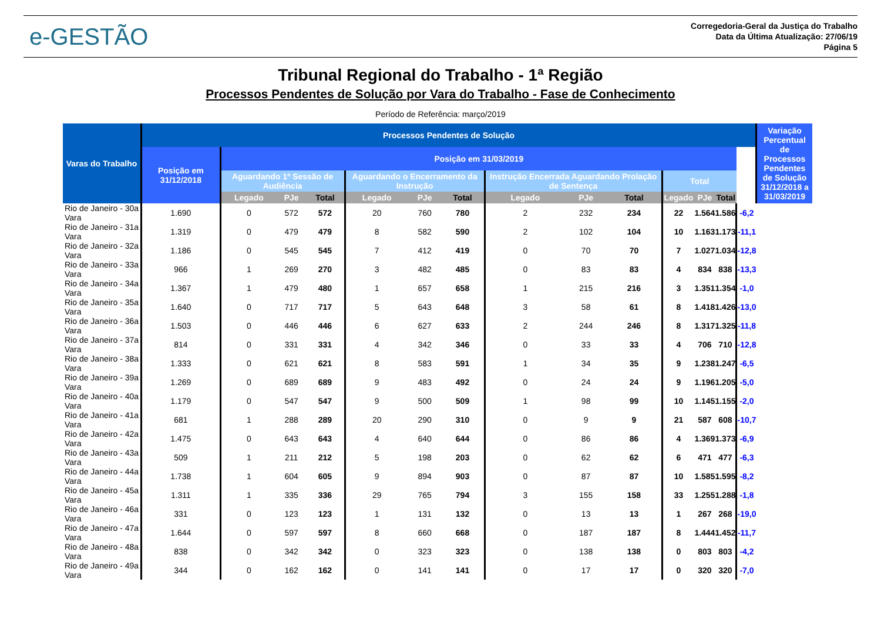e-GESTÃO
Corregedoria-Geral da Justiça do Trabalho
Data da Última Atualização: 27/06/19
Página 5
Tribunal Regional do Trabalho - 1ª Região
Processos Pendentes de Solução por Vara do Trabalho - Fase de Conhecimento
Período de Referência: março/2019
| Varas do Trabalho | Processos Pendentes de Solução | | | | | | | | | | | | | | Variação Percentual de Processos Pendentes de Solução 31/12/2018 a 31/03/2019 |
| --- | --- | --- | --- | --- | --- | --- | --- | --- | --- | --- | --- | --- | --- | --- | --- |
| | Posição em 31/12/2018 | Posição em 31/03/2019 | | | | | | | | | | | | | |
| | | Aguardando 1ª Sessão de Audiência | | | Aguardando o Encerramento da Instrução | | | Instrução Encerrada Aguardando Prolação de Sentença | | | Total | | | | |
| | | Legado | PJe | Total | Legado | PJe | Total | Legado | PJe | Total | Legado | PJe | Total | | |
| Rio de Janeiro - 30a Vara | 1.690 | 0 | 572 | 572 | 20 | 760 | 780 | 2 | 232 | 234 | 22 | 1.564 | 1.586 | -6,2 | |
| Rio de Janeiro - 31a Vara | 1.319 | 0 | 479 | 479 | 8 | 582 | 590 | 2 | 102 | 104 | 10 | 1.163 | 1.173 | -11,1 | |
| Rio de Janeiro - 32a Vara | 1.186 | 0 | 545 | 545 | 7 | 412 | 419 | 0 | 70 | 70 | 7 | 1.027 | 1.034 | -12,8 | |
| Rio de Janeiro - 33a Vara | 966 | 1 | 269 | 270 | 3 | 482 | 485 | 0 | 83 | 83 | 4 | 834 | 838 | -13,3 | |
| Rio de Janeiro - 34a Vara | 1.367 | 1 | 479 | 480 | 1 | 657 | 658 | 1 | 215 | 216 | 3 | 1.351 | 1.354 | -1,0 | |
| Rio de Janeiro - 35a Vara | 1.640 | 0 | 717 | 717 | 5 | 643 | 648 | 3 | 58 | 61 | 8 | 1.418 | 1.426 | -13,0 | |
| Rio de Janeiro - 36a Vara | 1.503 | 0 | 446 | 446 | 6 | 627 | 633 | 2 | 244 | 246 | 8 | 1.317 | 1.325 | -11,8 | |
| Rio de Janeiro - 37a Vara | 814 | 0 | 331 | 331 | 4 | 342 | 346 | 0 | 33 | 33 | 4 | 706 | 710 | -12,8 | |
| Rio de Janeiro - 38a Vara | 1.333 | 0 | 621 | 621 | 8 | 583 | 591 | 1 | 34 | 35 | 9 | 1.238 | 1.247 | -6,5 | |
| Rio de Janeiro - 39a Vara | 1.269 | 0 | 689 | 689 | 9 | 483 | 492 | 0 | 24 | 24 | 9 | 1.196 | 1.205 | -5,0 | |
| Rio de Janeiro - 40a Vara | 1.179 | 0 | 547 | 547 | 9 | 500 | 509 | 1 | 98 | 99 | 10 | 1.145 | 1.155 | -2,0 | |
| Rio de Janeiro - 41a Vara | 681 | 1 | 288 | 289 | 20 | 290 | 310 | 0 | 9 | 9 | 21 | 587 | 608 | -10,7 | |
| Rio de Janeiro - 42a Vara | 1.475 | 0 | 643 | 643 | 4 | 640 | 644 | 0 | 86 | 86 | 4 | 1.369 | 1.373 | -6,9 | |
| Rio de Janeiro - 43a Vara | 509 | 1 | 211 | 212 | 5 | 198 | 203 | 0 | 62 | 62 | 6 | 471 | 477 | -6,3 | |
| Rio de Janeiro - 44a Vara | 1.738 | 1 | 604 | 605 | 9 | 894 | 903 | 0 | 87 | 87 | 10 | 1.585 | 1.595 | -8,2 | |
| Rio de Janeiro - 45a Vara | 1.311 | 1 | 335 | 336 | 29 | 765 | 794 | 3 | 155 | 158 | 33 | 1.255 | 1.288 | -1,8 | |
| Rio de Janeiro - 46a Vara | 331 | 0 | 123 | 123 | 1 | 131 | 132 | 0 | 13 | 13 | 1 | 267 | 268 | -19,0 | |
| Rio de Janeiro - 47a Vara | 1.644 | 0 | 597 | 597 | 8 | 660 | 668 | 0 | 187 | 187 | 8 | 1.444 | 1.452 | -11,7 | |
| Rio de Janeiro - 48a Vara | 838 | 0 | 342 | 342 | 0 | 323 | 323 | 0 | 138 | 138 | 0 | 803 | 803 | -4,2 | |
| Rio de Janeiro - 49a Vara | 344 | 0 | 162 | 162 | 0 | 141 | 141 | 0 | 17 | 17 | 0 | 320 | 320 | -7,0 | |